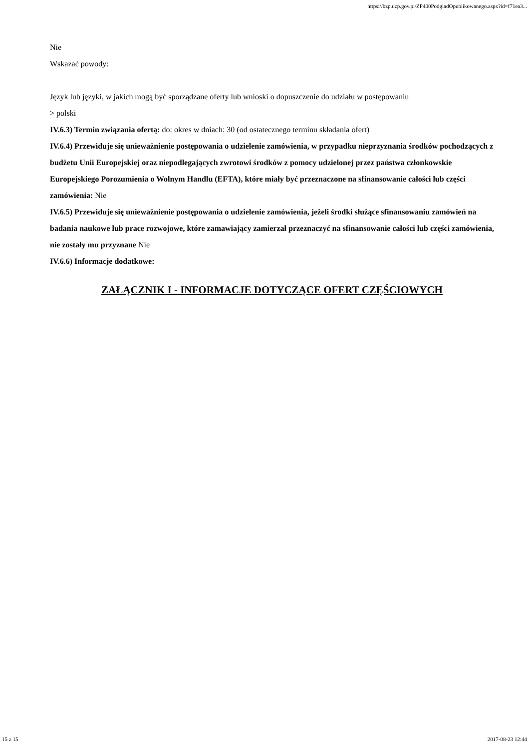https://bzp.uzp.gov.pl/ZP400PodgladOpublikowanego.aspx?id=f71ea3...
Nie
Wskazać powody:
Język lub języki, w jakich mogą być sporządzane oferty lub wnioski o dopuszczenie do udziału w postępowaniu
> polski
IV.6.3) Termin związania ofertą: do: okres w dniach: 30 (od ostatecznego terminu składania ofert)
IV.6.4) Przewiduje się unieważnienie postępowania o udzielenie zamówienia, w przypadku nieprzyznania środków pochodzących z budżetu Unii Europejskiej oraz niepodlegających zwrotowi środków z pomocy udzielonej przez państwa członkowskie Europejskiego Porozumienia o Wolnym Handlu (EFTA), które miały być przeznaczone na sfinansowanie całości lub części zamówienia: Nie
IV.6.5) Przewiduje się unieważnienie postępowania o udzielenie zamówienia, jeżeli środki służące sfinansowaniu zamówień na badania naukowe lub prace rozwojowe, które zamawiający zamierzał przeznaczyć na sfinansowanie całości lub części zamówienia, nie zostały mu przyznane Nie
IV.6.6) Informacje dodatkowe:
ZAŁĄCZNIK I - INFORMACJE DOTYCZĄCE OFERT CZĘŚCIOWYCH
15 z 15 2017-08-23 12:44